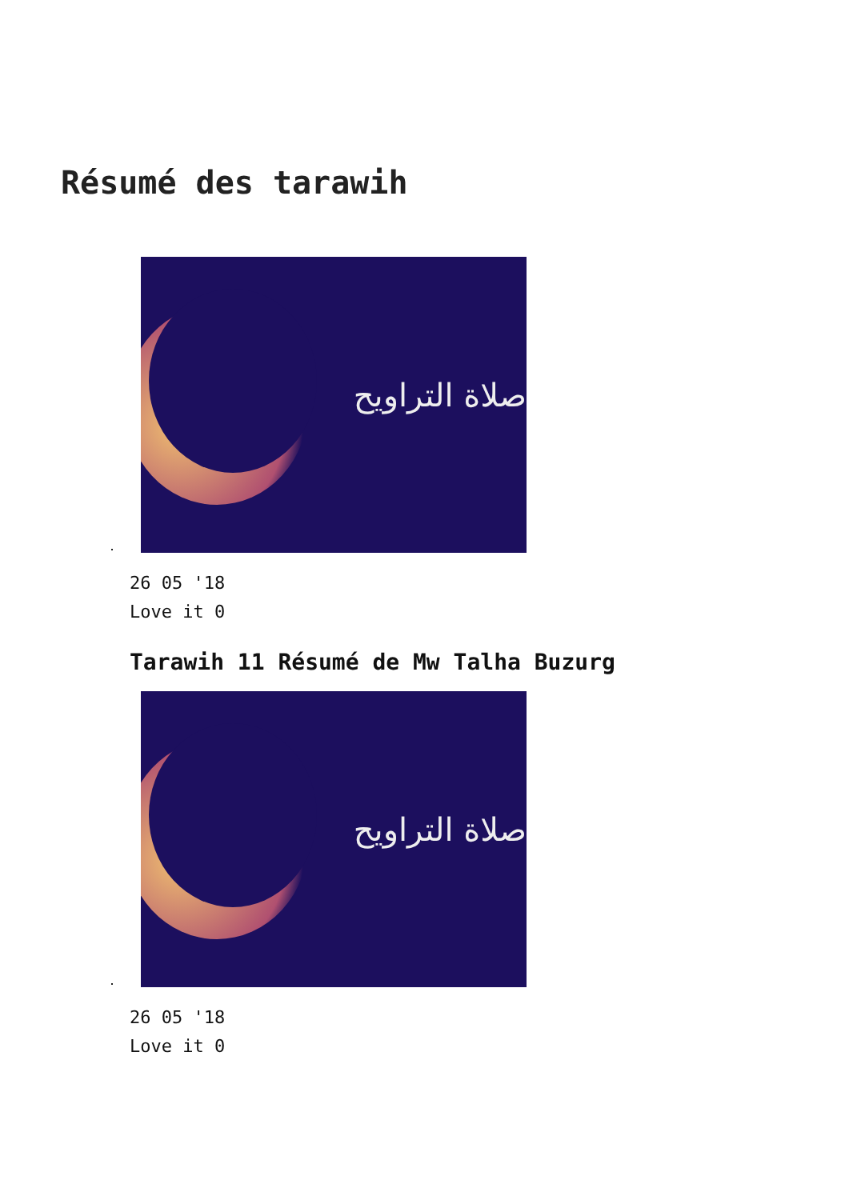Résumé des tarawih
صلاة التراويح
26 05 '18
Love it 0
Tarawih 11 Résumé de Mw Talha Buzurg
صلاة التراويح
26 05 '18
Love it 0